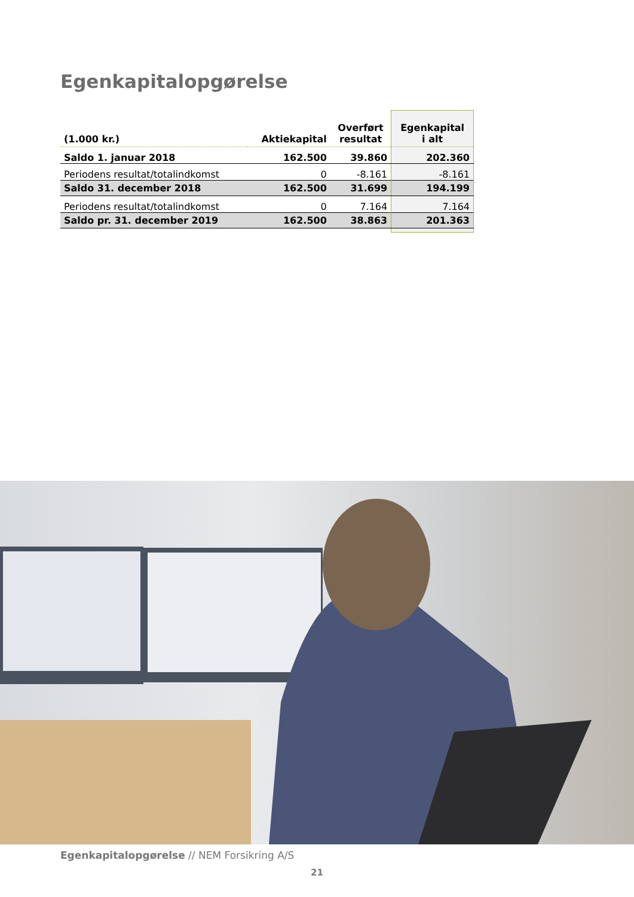Egenkapitalopgørelse
| (1.000 kr.) | Aktiekapital | Overført resultat | Egenkapital i alt |
| --- | --- | --- | --- |
| Saldo 1. januar 2018 | 162.500 | 39.860 | 202.360 |
| Periodens resultat/totalindkomst | 0 | -8.161 | -8.161 |
| Saldo 31. december 2018 | 162.500 | 31.699 | 194.199 |
| Periodens resultat/totalindkomst | 0 | 7.164 | 7.164 |
| Saldo pr. 31. december 2019 | 162.500 | 38.863 | 201.363 |
Egenkapitalopgørelse // NEM Forsikring A/S
21